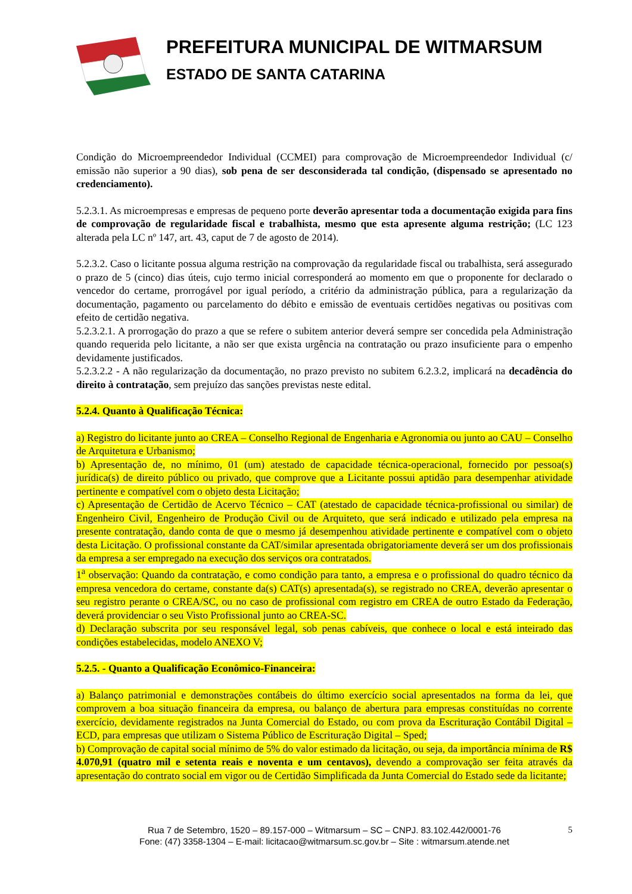PREFEITURA MUNICIPAL DE WITMARSUM
ESTADO DE SANTA CATARINA
Condição do Microempreendedor Individual (CCMEI) para comprovação de Microempreendedor Individual (c/ emissão não superior a 90 dias), sob pena de ser desconsiderada tal condição, (dispensado se apresentado no credenciamento).
5.2.3.1. As microempresas e empresas de pequeno porte deverão apresentar toda a documentação exigida para fins de comprovação de regularidade fiscal e trabalhista, mesmo que esta apresente alguma restrição; (LC 123 alterada pela LC nº 147, art. 43, caput de 7 de agosto de 2014).
5.2.3.2. Caso o licitante possua alguma restrição na comprovação da regularidade fiscal ou trabalhista, será assegurado o prazo de 5 (cinco) dias úteis, cujo termo inicial corresponderá ao momento em que o proponente for declarado o vencedor do certame, prorrogável por igual período, a critério da administração pública, para a regularização da documentação, pagamento ou parcelamento do débito e emissão de eventuais certidões negativas ou positivas com efeito de certidão negativa.
5.2.3.2.1. A prorrogação do prazo a que se refere o subitem anterior deverá sempre ser concedida pela Administração quando requerida pelo licitante, a não ser que exista urgência na contratação ou prazo insuficiente para o empenho devidamente justificados.
5.2.3.2.2 - A não regularização da documentação, no prazo previsto no subitem 6.2.3.2, implicará na decadência do direito à contratação, sem prejuízo das sanções previstas neste edital.
5.2.4. Quanto à Qualificação Técnica:
a) Registro do licitante junto ao CREA – Conselho Regional de Engenharia e Agronomia ou junto ao CAU – Conselho de Arquitetura e Urbanismo;
b) Apresentação de, no mínimo, 01 (um) atestado de capacidade técnica-operacional, fornecido por pessoa(s) jurídica(s) de direito público ou privado, que comprove que a Licitante possui aptidão para desempenhar atividade pertinente e compatível com o objeto desta Licitação;
c) Apresentação de Certidão de Acervo Técnico – CAT (atestado de capacidade técnica-profissional ou similar) de Engenheiro Civil, Engenheiro de Produção Civil ou de Arquiteto, que será indicado e utilizado pela empresa na presente contratação, dando conta de que o mesmo já desempenhou atividade pertinente e compatível com o objeto desta Licitação. O profissional constante da CAT/similar apresentada obrigatoriamente deverá ser um dos profissionais da empresa a ser empregado na execução dos serviços ora contratados.
1<sup>a</sup> observação: Quando da contratação, e como condição para tanto, a empresa e o profissional do quadro técnico da empresa vencedora do certame, constante da(s) CAT(s) apresentada(s), se registrado no CREA, deverão apresentar o seu registro perante o CREA/SC, ou no caso de profissional com registro em CREA de outro Estado da Federação, deverá providenciar o seu Visto Profissional junto ao CREA-SC.
d) Declaração subscrita por seu responsável legal, sob penas cabíveis, que conhece o local e está inteirado das condições estabelecidas, modelo ANEXO V;
5.2.5. - Quanto a Qualificação Econômico-Financeira:
a) Balanço patrimonial e demonstrações contábeis do último exercício social apresentados na forma da lei, que comprovem a boa situação financeira da empresa, ou balanço de abertura para empresas constituídas no corrente exercício, devidamente registrados na Junta Comercial do Estado, ou com prova da Escrituração Contábil Digital – ECD, para empresas que utilizam o Sistema Público de Escrituração Digital – Sped;
b) Comprovação de capital social mínimo de 5% do valor estimado da licitação, ou seja, da importância mínima de R$ 4.070,91 (quatro mil e setenta reais e noventa e um centavos), devendo a comprovação ser feita através da apresentação do contrato social em vigor ou de Certidão Simplificada da Junta Comercial do Estado sede da licitante;
5 Rua 7 de Setembro, 1520 – 89.157-000 – Witmarsum – SC – CNPJ. 83.102.442/0001-76
Fone: (47) 3358-1304 – E-mail: licitacao@witmarsum.sc.gov.br – Site : witmarsum.atende.net